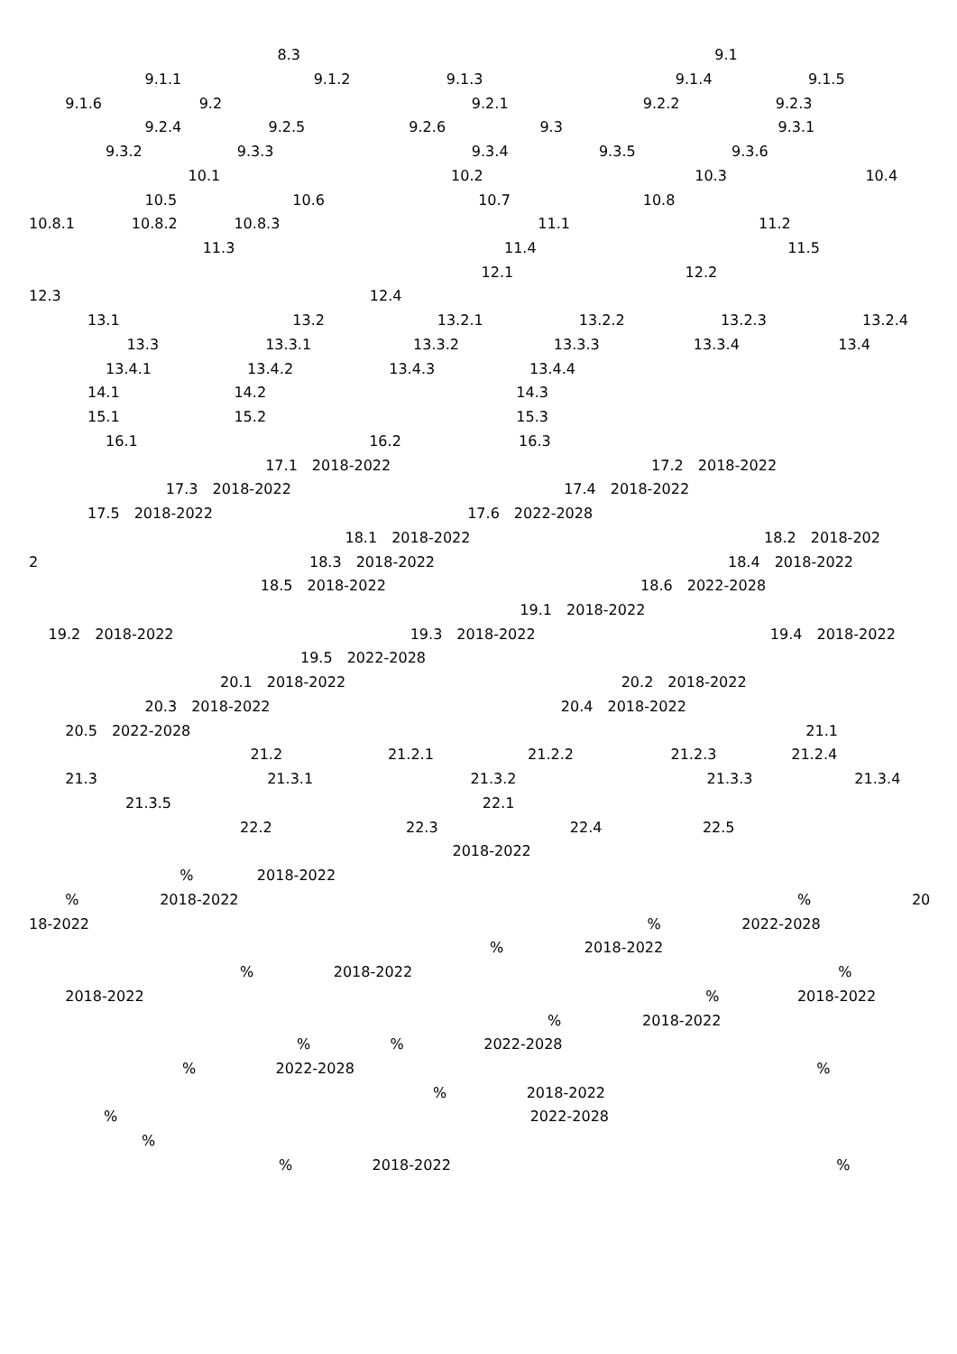8.3 9.1
9.1.1 9.1.2 9.1.3 9.1.4 9.1.5
9.1.6 9.2 9.2.1 9.2.2 9.2.3
9.2.4 9.2.5 9.2.6 9.3 9.3.1
9.3.2 9.3.3 9.3.4 9.3.5 9.3.6
10.1 10.2 10.3 10.4
10.5 10.6 10.7 10.8
10.8.1 10.8.2 10.8.3 11.1 11.2
11.3 11.4 11.5
12.1 12.2
12.3 12.4
13.1 13.2 13.2.1 13.2.2 13.2.3 13.2.4
13.3 13.3.1 13.3.2 13.3.3 13.3.4 13.4
13.4.1 13.4.2 13.4.3 13.4.4
14.1 14.2 14.3
15.1 15.2 15.3
16.1 16.2 16.3
17.1　2018-2022 17.2　2018-2022
17.3　2018-2022 17.4　2018-2022
17.5　2018-2022 17.6　2022-2028
18.1　2018-2022 18.2　2018-202
2 18.3　2018-2022 18.4　2018-2022
18.5　2018-2022 18.6　2022-2028
19.1　2018-2022
19.2　2018-2022 19.3　2018-2022 19.4　2018-2022
19.5　2022-2028
20.1　2018-2022 20.2　2018-2022
20.3　2018-2022 20.4　2018-2022
20.5　2022-2028 21.1
21.2 21.2.1 21.2.2 21.2.3 21.2.4
21.3 21.3.1 21.3.2 21.3.3 21.3.4
21.3.5 22.1
22.2 22.3 22.4 22.5
2018-2022
% 2018-2022
% 2018-2022% 20
18-2022% 2022-2028
% 2018-2022
% 2018-2022%
2018-2022% 2018-2022
% 2018-2022
%% 2022-2028
% 2022-2028%
% 2018-2022
% 2022-2028
%
% 2018-2022%